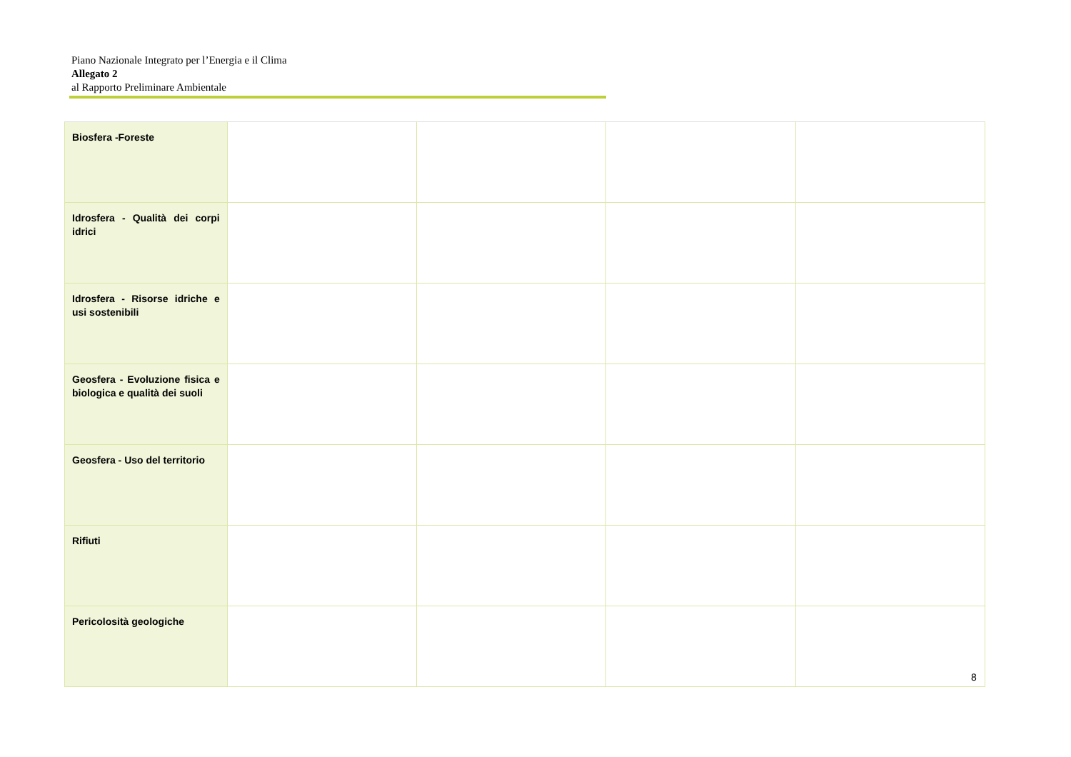Piano Nazionale Integrato per l’Energia e il Clima
Allegato 2
al Rapporto Preliminare Ambientale
| Biosfera -Foreste | | | | |
| Idrosfera - Qualità dei corpi idrici | | | | |
| Idrosfera - Risorse idriche e usi sostenibili | | | | |
| Geosfera - Evoluzione fisica e biologica e qualità dei suoli | | | | |
| Geosfera - Uso del territorio | | | | |
| Rifiuti | | | | |
| Pericolosità geologiche | | | | |
8